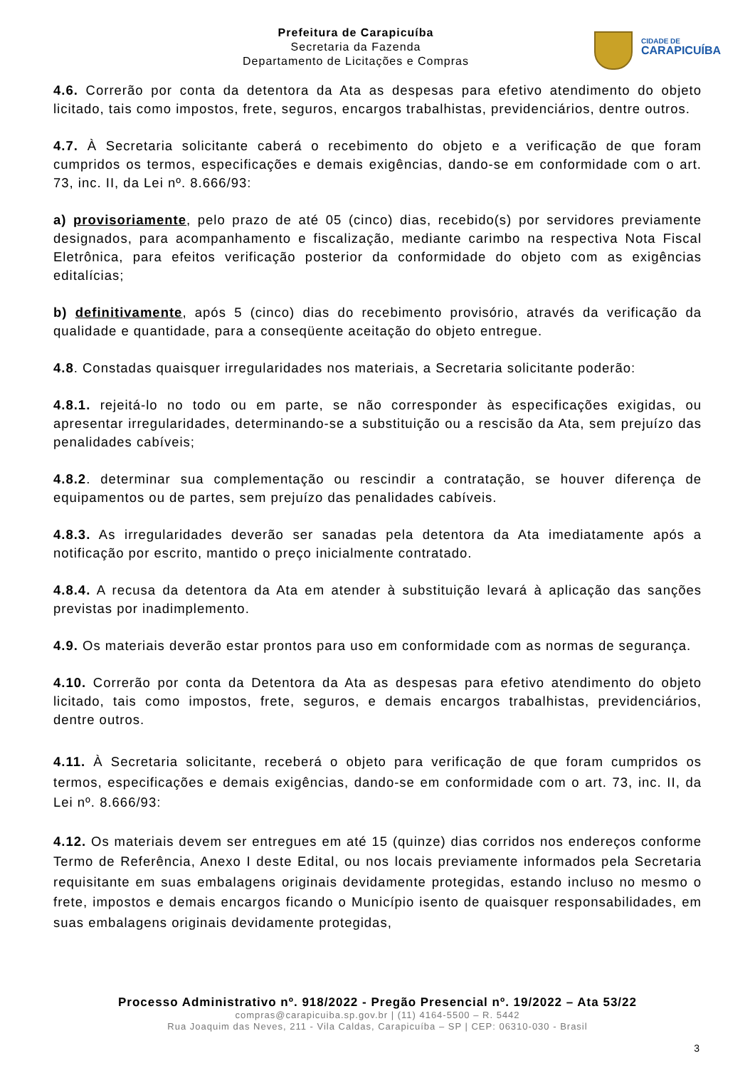Prefeitura de Carapicuíba
Secretaria da Fazenda
Departamento de Licitações e Compras
CIDADE DE
CARAPICUÍBA
4.6. Correrão por conta da detentora da Ata as despesas para efetivo atendimento do objeto licitado, tais como impostos, frete, seguros, encargos trabalhistas, previdenciários, dentre outros.
4.7. À Secretaria solicitante caberá o recebimento do objeto e a verificação de que foram cumpridos os termos, especificações e demais exigências, dando-se em conformidade com o art. 73, inc. II, da Lei nº. 8.666/93:
a) provisoriamente, pelo prazo de até 05 (cinco) dias, recebido(s) por servidores previamente designados, para acompanhamento e fiscalização, mediante carimbo na respectiva Nota Fiscal Eletrônica, para efeitos verificação posterior da conformidade do objeto com as exigências editalícias;
b) definitivamente, após 5 (cinco) dias do recebimento provisório, através da verificação da qualidade e quantidade, para a conseqüente aceitação do objeto entregue.
4.8. Constadas quaisquer irregularidades nos materiais, a Secretaria solicitante poderão:
4.8.1. rejeitá-lo no todo ou em parte, se não corresponder às especificações exigidas, ou apresentar irregularidades, determinando-se a substituição ou a rescisão da Ata, sem prejuízo das penalidades cabíveis;
4.8.2. determinar sua complementação ou rescindir a contratação, se houver diferença de equipamentos ou de partes, sem prejuízo das penalidades cabíveis.
4.8.3. As irregularidades deverão ser sanadas pela detentora da Ata imediatamente após a notificação por escrito, mantido o preço inicialmente contratado.
4.8.4. A recusa da detentora da Ata em atender à substituição levará à aplicação das sanções previstas por inadimplemento.
4.9. Os materiais deverão estar prontos para uso em conformidade com as normas de segurança.
4.10. Correrão por conta da Detentora da Ata as despesas para efetivo atendimento do objeto licitado, tais como impostos, frete, seguros, e demais encargos trabalhistas, previdenciários, dentre outros.
4.11. À Secretaria solicitante, receberá o objeto para verificação de que foram cumpridos os termos, especificações e demais exigências, dando-se em conformidade com o art. 73, inc. II, da Lei nº. 8.666/93:
4.12. Os materiais devem ser entregues em até 15 (quinze) dias corridos nos endereços conforme Termo de Referência, Anexo I deste Edital, ou nos locais previamente informados pela Secretaria requisitante em suas embalagens originais devidamente protegidas, estando incluso no mesmo o frete, impostos e demais encargos ficando o Município isento de quaisquer responsabilidades, em suas embalagens originais devidamente protegidas,
Processo Administrativo nº. 918/2022 - Pregão Presencial nº. 19/2022 – Ata 53/22
compras@carapicuiba.sp.gov.br | (11) 4164-5500 – R. 5442
Rua Joaquim das Neves, 211 - Vila Caldas, Carapicuíba – SP | CEP: 06310-030 - Brasil
3